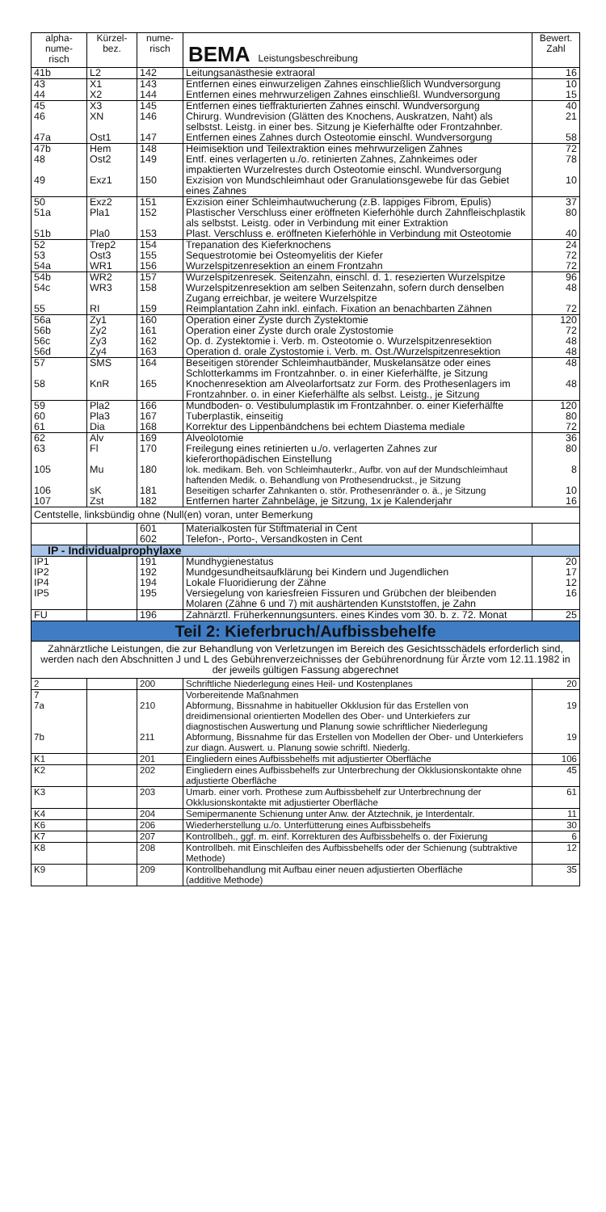| alpha- nume- risch | Kürzel- bez. | nume- risch | BEMA Leistungsbeschreibung | Bewert. Zahl |
| --- | --- | --- | --- | --- |
| 41b | L2 | 142 | Leitungsanästhesie extraoral | 16 |
| 43 44 | X1 X2 | 143 144 | Entfernen eines einwurzeligen Zahnes einschließlich Wundversorgung Entfernen eines mehrwurzeligen Zahnes einschließl. Wundversorgung | 10 15 |
| 45 46 47a | X3 XN Ost1 | 145 146 147 | Entfernen eines tieffrakturierten Zahnes einschl. Wundversorgung Chirurg. Wundrevision (Glätten des Knochens, Auskratzen, Naht) als selbstst. Leistg. in einer bes. Sitzung je Kieferhälfte oder Frontzahnber. Entfernen eines Zahnes durch Osteotomie einschl. Wundversorgung | 40 21 58 |
| 47b 48 49 | Hem Ost2 Exz1 | 148 149 150 | Heimisektion und Teilextraktion eines mehrwurzeligen Zahnes Entf. eines verlagerten u./o. retinierten Zahnes, Zahnkeimes oder impaktierten Wurzelrestes durch Osteotomie einschl. Wundversorgung Exzision von Mundschleimhaut oder Granulationsgewebe für das Gebiet eines Zahnes | 72 78 10 |
| 50 51a 51b | Exz2 Pla1 Pla0 | 151 152 153 | Exzision einer Schleimhautwucherung (z.B. lappiges Fibrom, Epulis) Plastischer Verschluss einer eröffneten Kieferhöhle durch Zahnfleischplastik als selbstst. Leistg. oder in Verbindung mit einer Extraktion Plast. Verschluss e. eröffneten Kieferhöhle in Verbindung mit Osteotomie | 37 80 40 |
| 52 53 54a | Trep2 Ost3 WR1 | 154 155 156 | Trepanation des Kieferknochens Sequestrotomie bei Osteomyelitis der Kiefer Wurzelspitzenresektion an einem Frontzahn | 24 72 72 |
| 54b 54c 55 | WR2 WR3 RI | 157 158 159 | Wurzelspitzenresek. Seitenzahn, einschl. d. 1. resezierten Wurzelspitze Wurzelspitzenresektion am selben Seitenzahn, sofern durch denselben Zugang erreichbar, je weitere Wurzelspitze Reimplantation Zahn inkl. einfach. Fixation an benachbarten Zähnen | 96 48 72 |
| 56a 56b 56c 56d | Zy1 Zy2 Zy3 Zy4 | 160 161 162 163 | Operation einer Zyste durch Zystektomie Operation einer Zyste durch orale Zystostomie Op. d. Zystektomie i. Verb. m. Osteotomie o. Wurzelspitzenresektion Operation d. orale Zystostomie i. Verb. m. Ost./Wurzelspitzenresektion | 120 72 48 48 |
| 57 58 | SMS KnR | 164 165 | Beseitigen störender Schleimhautbänder, Muskelansätze oder eines Schlotterkamms im Frontzahnber. o. in einer Kieferhälfte, je Sitzung Knochenresektion am Alveolarfortsatz zur Form. des Prothesenlagers im Frontzahnber. o. in einer Kieferhälfte als selbst. Leistg., je Sitzung | 48 48 |
| 59 60 61 | Pla2 Pla3 Dia | 166 167 168 | Mundboden- o. Vestibulumplastik im Frontzahnber. o. einer Kieferhälfte Tuberplastik, einseitig Korrektur des Lippenbändchens bei echtem Diastema mediale | 120 80 72 |
| 62 63 105 106 107 | Alv Fl Mu sK Zst | 169 170 180 181 182 | Alveolotomie Freilegung eines retinierten u./o. verlagerten Zahnes zur kieferorthopädischen Einstellung lok. medikam. Beh. von Schleimhauterkr., Aufbr. von auf der Mundschleimhaut haftenden Medik. o. Behandlung von Prothesendruckst., je Sitzung Beseitigen scharfer Zahnkanten o. stör. Prothesenränder o. ä., je Sitzung Entfernen harter Zahnbeläge, je Sitzung, 1x je Kalenderjahr | 36 80 8 10 16 |
| Centstelle, linksbündig ohne (Null(en) voran, unter Bemerkung | | | | |
| | | 601 602 | Materialkosten für Stiftmaterial in Cent Telefon-, Porto-, Versandkosten in Cent | |
| IP - Individualprophylaxe | | | | |
| IP1 IP2 IP4 IP5 | | 191 192 194 195 | Mundhygienestatus Mundgesundheitsaufklärung bei Kindern und Jugendlichen Lokale Fluoridierung der Zähne Versiegelung von kariesfreien Fissuren und Grübchen der bleibenden Molaren (Zähne 6 und 7) mit aushärtenden Kunststoffen, je Zahn | 20 17 12 16 |
| FU | | 196 | Zahnärztl. Früherkennungsunters. eines Kindes vom 30. b. z. 72. Monat | 25 |
| Teil 2: Kieferbruch/Aufbissbehelfe | | | | |
| Zahnärztliche Leistungen, die zur Behandlung von Verletzungen im Bereich des Gesichtsschädels erforderlich sind, werden nach den Abschnitten J und L des Gebührenverzeichnisses der Gebührenordnung für Ärzte vom 12.11.1982 in der jeweils gültigen Fassung abgerechnet | | | | |
| 2 | | 200 | Schriftliche Niederlegung eines Heil- und Kostenplanes | 20 |
| 7 7a 7b | | 210 211 | Vorbereitende Maßnahmen Abformung, Bissnahme in habitueller Okklusion für das Erstellen von dreidimensional orientierten Modellen des Ober- und Unterkiefers zur diagnostischen Auswertung und Planung sowie schriftlicher Niederlegung Abformung, Bissnahme für das Erstellen von Modellen der Ober- und Unterkiefers zur diagn. Auswert. u. Planung sowie schriftl. Niederlg. | 19 19 |
| K1 | | 201 | Eingliedern eines Aufbissbehelfs mit adjustierter Oberfläche | 106 |
| K2 | | 202 | Eingliedern eines Aufbissbehelfs zur Unterbrechung der Okklusionskontakte ohne adjustierte Oberfläche | 45 |
| K3 | | 203 | Umarb. einer vorh. Prothese zum Aufbissbehelf zur Unterbrechnung der Okklusionskontakte mit adjustierter Oberfläche | 61 |
| K4 | | 204 | Semipermanente Schienung unter Anw. der Ätztechnik, je Interdentalr. | 11 |
| K6 | | 206 | Wiederherstellung u./o. Unterfütterung eines Aufbissbehelfs | 30 |
| K7 | | 207 | Kontrollbeh., ggf. m. einf. Korrekturen des Aufbissbehelfs o. der Fixierung | 6 |
| K8 | | 208 | Kontrollbeh. mit Einschleifen des Aufbissbehelfs oder der Schienung (subtraktive Methode) | 12 |
| K9 | | 209 | Kontrollbehandlung mit Aufbau einer neuen adjustierten Oberfläche (additive Methode) | 35 |